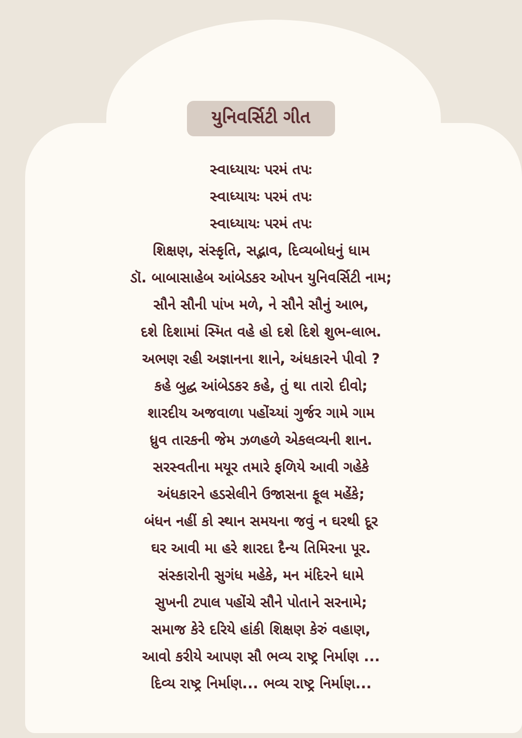યુનિવર્સિટી ગીત
સ્વાધ્યાયઃ પરમં તપઃ
સ્વાધ્યાયઃ પરમં તપઃ
સ્વાધ્યાયઃ પરમં તપઃ
શિક્ષણ, સંસ્કૃતિ, સદ્ભાવ, દિવ્યબોધનું ધામ
ડૉ. બાબાસાહેબ આંબેડકર ઓપન યુનિવર્સિટી નામ;
સૌને સૌની પાંખ મળે, ને સૌને સૌનું આભ,
દશે દિશામાં સ્મિત વહે હો દશે દિશે શુભ-લાભ.
અભણ રહી અજ્ઞાનના શાને, અંધકારને પીવો ?
કહે બુદ્ધ આંબેડકર કહે, તું થા તારો દીવો;
શારદીય અજવાળા પહોંચ્યાં ગુર્જર ગામે ગામ
ધ્રુવ તારકની જેમ ઝળહળે એકલવ્યની શાન.
સરસ્વતીના મયૂર તમારે ફળિયે આવી ગહેકે
અંધકારને હડસેલીને ઉજાસના ફૂલ મહેંકે;
બંધન નહીં કો સ્થાન સમયના જવું ન ઘરથી દૂર
ઘર આવી મા હરે શારદા દૈન્ય તિમિરના પૂર.
સંસ્કારોની સુગંધ મહેકે, મન મંદિરને ધામે
સુખની ટપાલ પહોંચે સૌને પોતાને સરનામે;
સમાજ કેરે દરિયે હાંકી શિક્ષણ કેરું વહાણ,
આવો કરીયે આપણ સૌ ભવ્ય રાષ્ટ્ર નિર્માણ ...
દિવ્ય રાષ્ટ્ર નિર્માણ... ભવ્ય રાષ્ટ્ર નિર્માણ...